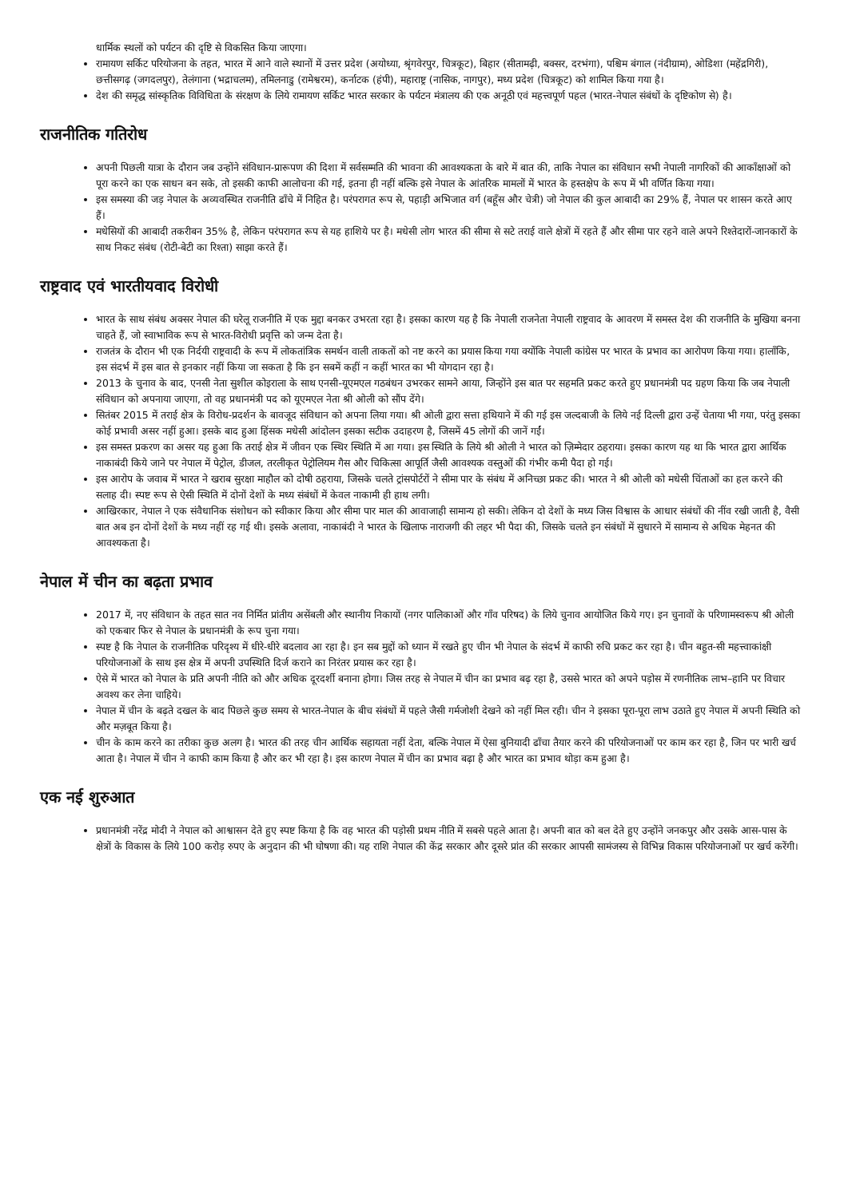धार्मिक स्थलों को पर्यटन की दृष्टि से विकसित किया जाएगा।
रामायण सर्किट परियोजना के तहत, भारत में आने वाले स्थानों में उत्तर प्रदेश (अयोध्या, श्रृंगवेरपुर, चित्रकूट), बिहार (सीतामढ़ी, बक्सर, दरभंगा), पश्चिम बंगाल (नंदीग्राम), ओडिशा (महेंद्रगिरी), छत्तीसगढ़ (जगदलपुर), तेलंगाना (भद्राचलम), तमिलनाडु (रामेश्वरम), कर्नाटक (हंपी), महाराष्ट्र (नासिक, नागपुर), मध्य प्रदेश (चित्रकूट) को शामिल किया गया है।
देश की समृद्ध सांस्कृतिक विविधिता के संरक्षण के लिये रामायण सर्किट भारत सरकार के पर्यटन मंत्रालय की एक अनूठी एवं महत्त्वपूर्ण पहल (भारत-नेपाल संबंधों के दृष्टिकोण से) है।
राजनीतिक गतिरोध
अपनी पिछली यात्रा के दौरान जब उन्होंने संविधान-प्रारूपण की दिशा में सर्वसम्मति की भावना की आवश्यकता के बारे में बात की, ताकि नेपाल का संविधान सभी नेपाली नागरिकों की आकाँक्षाओं को पूरा करने का एक साधन बन सके, तो इसकी काफी आलोचना की गई, इतना ही नहीं बल्कि इसे नेपाल के आंतरिक मामलों में भारत के हस्तक्षेप के रूप में भी वर्णित किया गया।
इस समस्या की जड़ नेपाल के अव्यवस्थित राजनीति ढाँचे में निहित है। परंपरागत रूप से, पहाड़ी अभिजात वर्ग (बहूँस और चेत्री) जो नेपाल की कुल आबादी का 29% हैं, नेपाल पर शासन करते आए हैं।
मधेसियों की आबादी तकरीबन 35% है, लेकिन परंपरागत रूप से यह हाशिये पर है। मधेसी लोग भारत की सीमा से सटे तराई वाले क्षेत्रों में रहते हैं और सीमा पार रहने वाले अपने रिश्तेदारों-जानकारों के साथ निकट संबंध (रोटी-बेटी का रिश्ता) साझा करते हैं।
राष्ट्रवाद एवं भारतीयवाद विरोधी
भारत के साथ संबंध अक्सर नेपाल की घरेलू राजनीति में एक मुद्दा बनकर उभरता रहा है। इसका कारण यह है कि नेपाली राजनेता नेपाली राष्ट्रवाद के आवरण में समस्त देश की राजनीति के मुखिया बनना चाहते हैं, जो स्वाभाविक रूप से भारत-विरोधी प्रवृत्ति को जन्म देता है।
राजतंत्र के दौरान भी एक निर्दयी राष्ट्रवादी के रूप में लोकतांत्रिक समर्थन वाली ताकतों को नष्ट करने का प्रयास किया गया क्योंकि नेपाली कांग्रेस पर भारत के प्रभाव का आरोपण किया गया। हालाँकि, इस संदर्भ में इस बात से इनकार नहीं किया जा सकता है कि इन सबमें कहीं न कहीं भारत का भी योगदान रहा है।
2013 के चुनाव के बाद, एनसी नेता सुशील कोइराला के साथ एनसी-यूएमएल गठबंधन उभरकर सामने आया, जिन्होंने इस बात पर सहमति प्रकट करते हुए प्रधानमंत्री पद ग्रहण किया कि जब नेपाली संविधान को अपनाया जाएगा, तो वह प्रधानमंत्री पद को यूएमएल नेता श्री ओली को सौंप देंगे।
सितंबर 2015 में तराई क्षेत्र के विरोध-प्रदर्शन के बावजूद संविधान को अपना लिया गया। श्री ओली द्वारा सत्ता हथियाने में की गई इस जल्दबाजी के लिये नई दिल्ली द्वारा उन्हें चेताया भी गया, परंतु इसका कोई प्रभावी असर नहीं हुआ। इसके बाद हुआ हिंसक मधेसी आंदोलन इसका सटीक उदाहरण है, जिसमें 45 लोगों की जानें गईं।
इस समस्त प्रकरण का असर यह हुआ कि तराई क्षेत्र में जीवन एक स्थिर स्थिति में आ गया। इस स्थिति के लिये श्री ओली ने भारत को ज़िम्मेदार ठहराया। इसका कारण यह था कि भारत द्वारा आर्थिक नाकाबंदी किये जाने पर नेपाल में पेट्रोल, डीजल, तरलीकृत पेट्रोलियम गैस और चिकित्सा आपूर्ति जैसी आवश्यक वस्तुओं की गंभीर कमी पैदा हो गई।
इस आरोप के जवाब में भारत ने खराब सुरक्षा माहौल को दोषी ठहराया, जिसके चलते ट्रांसपोर्टरों ने सीमा पार के संबंध में अनिच्छा प्रकट की। भारत ने श्री ओली को मधेसी चिंताओं का हल करने की सलाह दी। स्पष्ट रूप से ऐसी स्थिति में दोनों देशों के मध्य संबंधों में केवल नाकामी ही हाथ लगी।
आखिरकार, नेपाल ने एक संवैधानिक संशोधन को स्वीकार किया और सीमा पार माल की आवाजाही सामान्य हो सकी। लेकिन दो देशों के मध्य जिस विश्वास के आधार संबंधों की नींव रखी जाती है, वैसी बात अब इन दोनों देशों के मध्य नहीं रह गई थी। इसके अलावा, नाकाबंदी ने भारत के खिलाफ नाराजगी की लहर भी पैदा की, जिसके चलते इन संबंधों में सुधारने में सामान्य से अधिक मेहनत की आवश्यकता है।
नेपाल में चीन का बढ़ता प्रभाव
2017 में, नए संविधान के तहत सात नव निर्मित प्रांतीय असेंबली और स्थानीय निकायों (नगर पालिकाओं और गाँव परिषद) के लिये चुनाव आयोजित किये गए। इन चुनावों के परिणामस्वरूप श्री ओली को एकबार फिर से नेपाल के प्रधानमंत्री के रूप चुना गया।
स्पष्ट है कि नेपाल के राजनीतिक परिदृश्य में धीरे-धीरे बदलाव आ रहा है। इन सब मुद्दों को ध्यान में रखते हुए चीन भी नेपाल के संदर्भ में काफी रुचि प्रकट कर रहा है। चीन बहुत-सी महत्त्वाकांक्षी परियोजनाओं के साथ इस क्षेत्र में अपनी उपस्थिति दिर्ज कराने का निरंतर प्रयास कर रहा है।
ऐसे में भारत को नेपाल के प्रति अपनी नीति को और अधिक दूरदर्शी बनाना होगा। जिस तरह से नेपाल में चीन का प्रभाव बढ़ रहा है, उससे भारत को अपने पड़ोस में रणनीतिक लाभ–हानि पर विचार अवश्य कर लेना चाहिये।
नेपाल में चीन के बढ़ते दखल के बाद पिछले कुछ समय से भारत-नेपाल के बीच संबंधों में पहले जैसी गर्मजोशी देखने को नहीं मिल रही। चीन ने इसका पूरा-पूरा लाभ उठाते हुए नेपाल में अपनी स्थिति को और मज़बूत किया है।
चीन के काम करने का तरीका कुछ अलग है। भारत की तरह चीन आर्थिक सहायता नहीं देता, बल्कि नेपाल में ऐसा बुनियादी ढाँचा तैयार करने की परियोजनाओं पर काम कर रहा है, जिन पर भारी खर्च आता है। नेपाल में चीन ने काफी काम किया है और कर भी रहा है। इस कारण नेपाल में चीन का प्रभाव बढ़ा है और भारत का प्रभाव थोड़ा कम हुआ है।
एक नई शुरुआत
प्रधानमंत्री नरेंद्र मोदी ने नेपाल को आश्वासन देते हुए स्पष्ट किया है कि वह भारत की पड़ोसी प्रथम नीति में सबसे पहले आता है। अपनी बात को बल देते हुए उन्होंने जनकपुर और उसके आस-पास के क्षेत्रों के विकास के लिये 100 करोड़ रुपए के अनुदान की भी घोषणा की। यह राशि नेपाल की केंद्र सरकार और दूसरे प्रांत की सरकार आपसी सामंजस्य से विभिन्न विकास परियोजनाओं पर खर्च करेंगी।